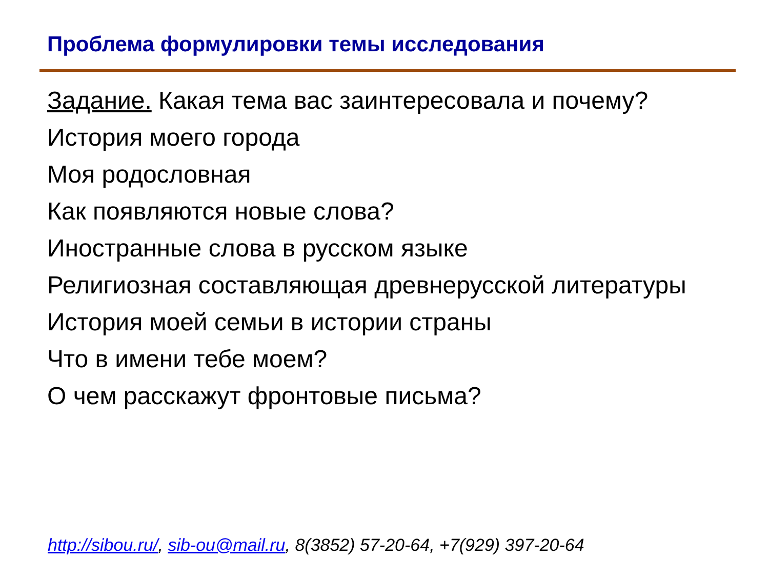Проблема формулировки темы исследования
Задание. Какая тема вас заинтересовала и почему?
История моего города
Моя родословная
Как появляются новые слова?
Иностранные слова в русском языке
Религиозная составляющая древнерусской литературы
История моей семьи в истории страны
Что в имени тебе моем?
О чем расскажут фронтовые письма?
http://sibou.ru/, sib-ou@mail.ru, 8(3852) 57-20-64, +7(929) 397-20-64